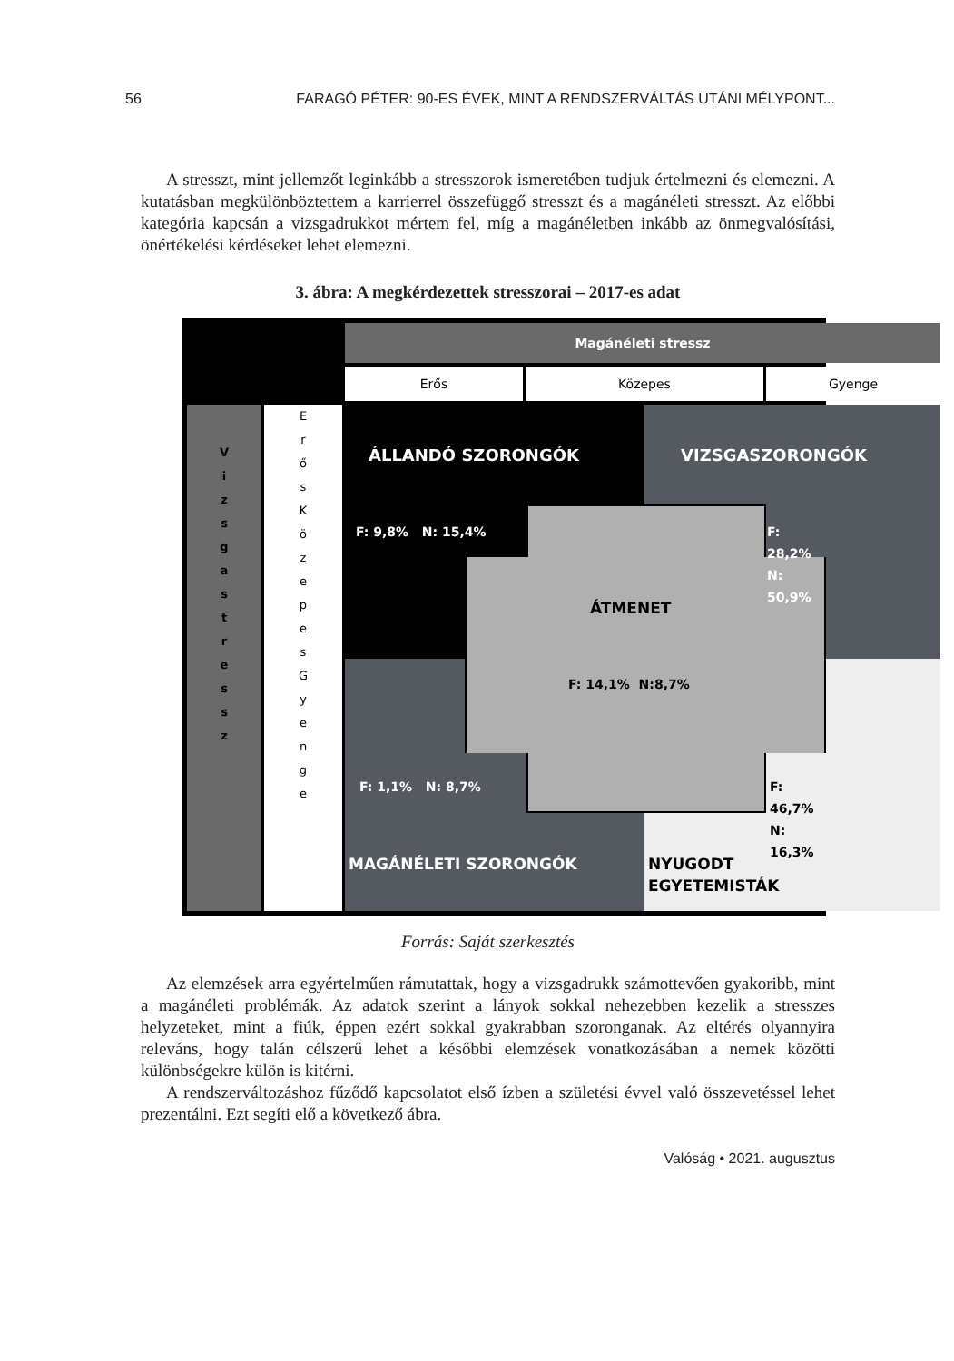56 FARAGÓ PÉTER: 90-ES ÉVEK, MINT A RENDSZERVÁLTÁS UTÁNI MÉLYPONT...
A stresszt, mint jellemzőt leginkább a stresszorok ismeretében tudjuk értelmezni és elemezni. A kutatásban megkülönböztettem a karrierrel összefüggő stresszt és a magánéleti stresszt. Az előbbi kategória kapcsán a vizsgadrukkot mértem fel, míg a magánéletben inkább az önmegvalósítási, önértékelési kérdéseket lehet elemezni.
3. ábra: A megkérdezettek stresszorai – 2017-es adat
Magánéleti stressz
Erős Közepes Gyenge
V
i
z
s
g
a
s
t
r
e
s
s
z
E
r
ő
s
K
ö
z
e
p
e
s
G
y
e
n
g
e
ÁLLANDÓ SZORONGÓK VIZSGASZORONGÓK
F: 9,8% N: 15,4% F: 28,2% N: 50,9%
ÁTMENET
F: 14,1% N:8,7%
F: 1,1% N: 8,7% F: 46,7% N: 16,3%
MAGÁNÉLETI SZORONGÓK NYUGODT EGYETEMISTÁK
Forrás: Saját szerkesztés
Az elemzések arra egyértelműen rámutattak, hogy a vizsgadrukk számottevően gyakoribb, mint a magánéleti problémák. Az adatok szerint a lányok sokkal nehezebben kezelik a stresszes helyzeteket, mint a fiúk, éppen ezért sokkal gyakrabban szoronganak. Az eltérés olyannyira releváns, hogy talán célszerű lehet a későbbi elemzések vonatkozásában a nemek közötti különbségekre külön is kitérni.
A rendszerváltozáshoz fűződő kapcsolatot első ízben a születési évvel való összevetéssel lehet prezentálni. Ezt segíti elő a következő ábra.
Valóság • 2021. augusztus